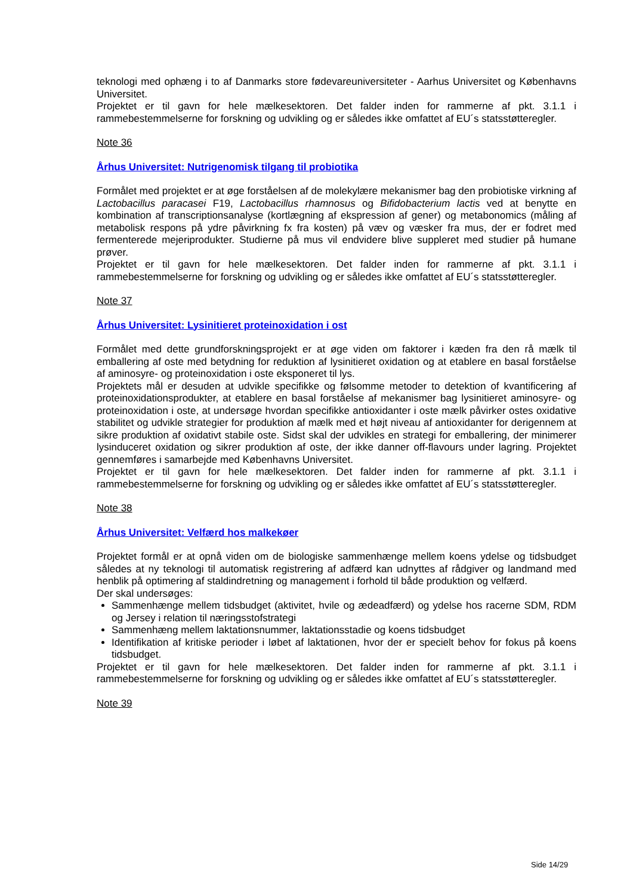teknologi med ophæng i to af Danmarks store fødevareuniversiteter - Aarhus Universitet og Københavns Universitet.
Projektet er til gavn for hele mælkesektoren. Det falder inden for rammerne af pkt. 3.1.1 i rammebestemmelserne for forskning og udvikling og er således ikke omfattet af EU´s statsstøtteregler.
Note 36
Århus Universitet: Nutrigenomisk tilgang til probiotika
Formålet med projektet er at øge forståelsen af de molekylære mekanismer bag den probiotiske virkning af Lactobacillus paracasei F19, Lactobacillus rhamnosus og Bifidobacterium lactis ved at benytte en kombination af transcriptionsanalyse (kortlægning af ekspression af gener) og metabonomics (måling af metabolisk respons på ydre påvirkning fx fra kosten) på væv og væsker fra mus, der er fodret med fermenterede mejeriprodukter. Studierne på mus vil endvidere blive suppleret med studier på humane prøver.
Projektet er til gavn for hele mælkesektoren. Det falder inden for rammerne af pkt. 3.1.1 i rammebestemmelserne for forskning og udvikling og er således ikke omfattet af EU´s statsstøtteregler.
Note 37
Århus Universitet: Lysinitieret proteinoxidation i ost
Formålet med dette grundforskningsprojekt er at øge viden om faktorer i kæden fra den rå mælk til emballering af oste med betydning for reduktion af lysinitieret oxidation og at etablere en basal forståelse af aminosyre- og proteinoxidation i oste eksponeret til lys.
Projektets mål er desuden at udvikle specifikke og følsomme metoder to detektion of kvantificering af proteinoxidationsprodukter, at etablere en basal forståelse af mekanismer bag lysinitieret aminosyre- og proteinoxidation i oste, at undersøge hvordan specifikke antioxidanter i oste mælk påvirker ostes oxidative stabilitet og udvikle strategier for produktion af mælk med et højt niveau af antioxidanter for derigennem at sikre produktion af oxidativt stabile oste. Sidst skal der udvikles en strategi for emballering, der minimerer lysinduceret oxidation og sikrer produktion af oste, der ikke danner off-flavours under lagring. Projektet gennemføres i samarbejde med Københavns Universitet.
Projektet er til gavn for hele mælkesektoren. Det falder inden for rammerne af pkt. 3.1.1 i rammebestemmelserne for forskning og udvikling og er således ikke omfattet af EU´s statsstøtteregler.
Note 38
Århus Universitet: Velfærd hos malkekøer
Projektet formål er at opnå viden om de biologiske sammenhænge mellem koens ydelse og tidsbudget således at ny teknologi til automatisk registrering af adfærd kan udnyttes af rådgiver og landmand med henblik på optimering af staldindretning og management i forhold til både produktion og velfærd.
Der skal undersøges:
Sammenhænge mellem tidsbudget (aktivitet, hvile og ædeadfærd) og ydelse hos racerne SDM, RDM og Jersey i relation til næringsstofstrategi
Sammenhæng mellem laktationsnummer, laktationsstadie og koens tidsbudget
Identifikation af kritiske perioder i løbet af laktationen, hvor der er specielt behov for fokus på koens tidsbudget.
Projektet er til gavn for hele mælkesektoren. Det falder inden for rammerne af pkt. 3.1.1 i rammebestemmelserne for forskning og udvikling og er således ikke omfattet af EU´s statsstøtteregler.
Note 39
Side 14/29